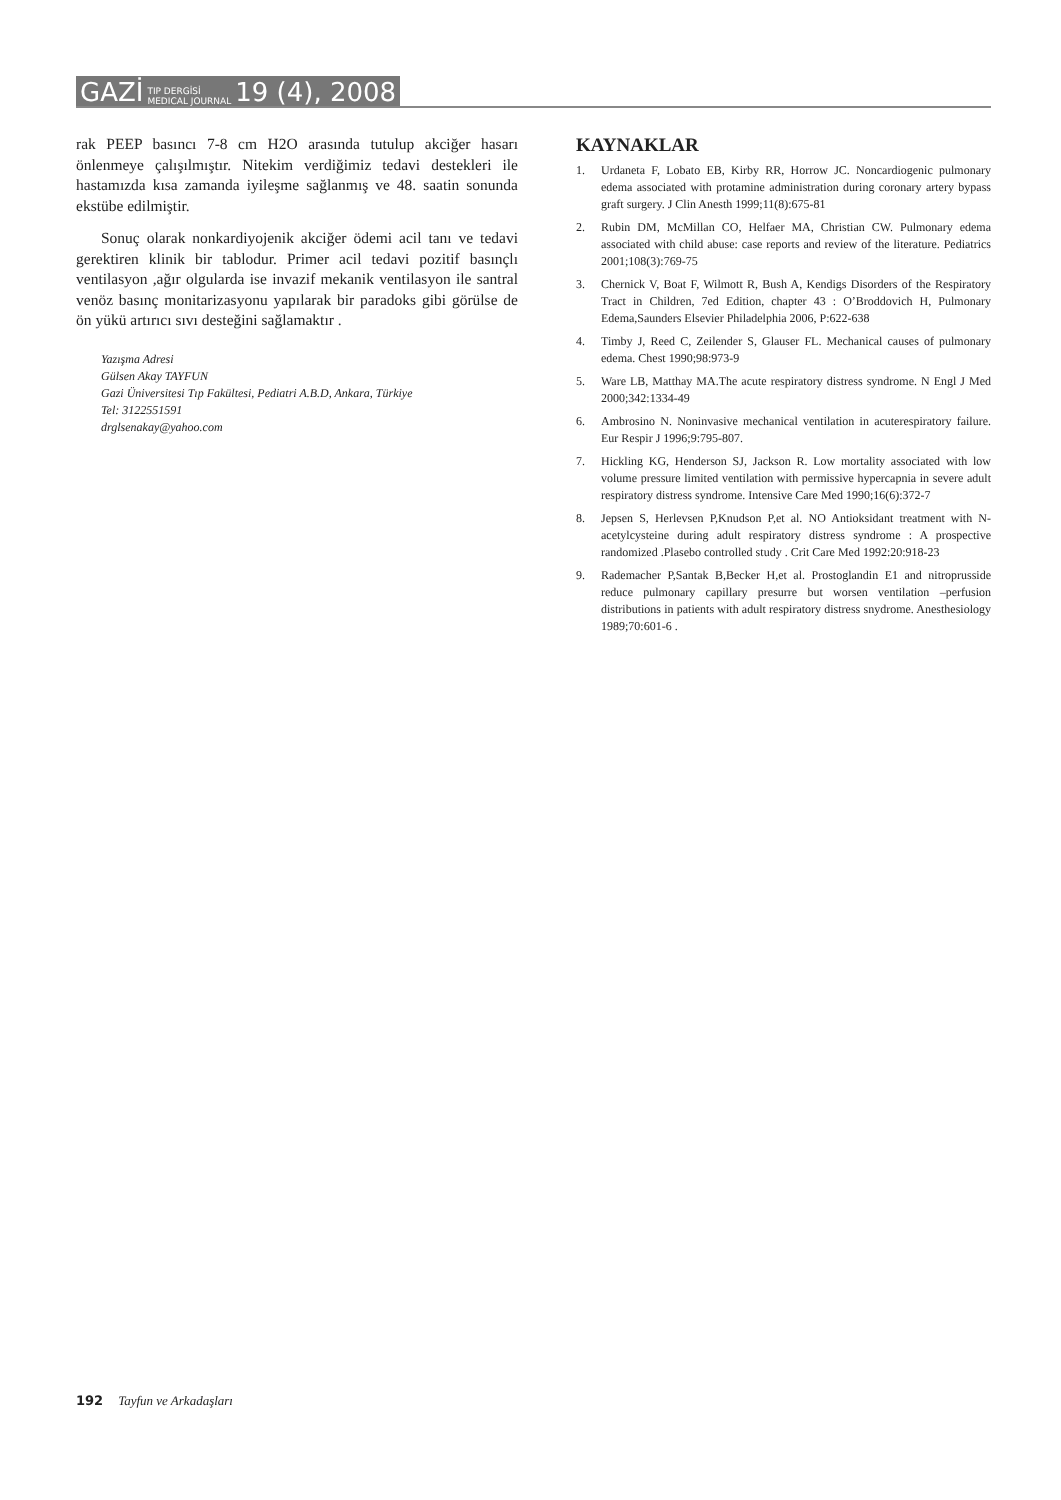GAZİ TIP DERGİSİ MEDICAL JOURNAL 19 (4), 2008
rak PEEP basıncı 7-8 cm H2O arasında tutulup akciğer hasarı önlenmeye çalışılmıştır. Nitekim verdiğimiz tedavi destekleri ile hastamızda kısa zamanda iyileşme sağlanmış ve 48. saatin sonunda ekstübe edilmiştir.
Sonuç olarak nonkardiyojenik akciğer ödemi acil tanı ve tedavi gerektiren klinik bir tablodur. Primer acil tedavi pozitif basınçlı ventilasyon ,ağır olgularda ise invazif mekanik ventilasyon ile santral venöz basınç monitarizasyonu yapılarak bir paradoks gibi görülse de ön yükü artırıcı sıvı desteğini sağlamaktır .
Yazışma Adresi
Gülsen Akay TAYFUN
Gazi Üniversitesi Tıp Fakültesi, Pediatri A.B.D, Ankara, Türkiye
Tel: 3122551591
drglsenakay@yahoo.com
KAYNAKLAR
1. Urdaneta F, Lobato EB, Kirby RR, Horrow JC. Noncardiogenic pulmonary edema associated with protamine administration during coronary artery bypass graft surgery. J Clin Anesth 1999;11(8):675-81
2. Rubin DM, McMillan CO, Helfaer MA, Christian CW. Pulmonary edema associated with child abuse: case reports and review of the literature. Pediatrics 2001;108(3):769-75
3. Chernick V, Boat F, Wilmott R, Bush A, Kendigs Disorders of the Respiratory Tract in Children, 7ed Edition, chapter 43 : O’Broddovich H, Pulmonary Edema,Saunders Elsevier Philadelphia 2006, P:622-638
4. Timby J, Reed C, Zeilender S, Glauser FL. Mechanical causes of pulmonary edema. Chest 1990;98:973-9
5. Ware LB, Matthay MA.The acute respiratory distress syndrome. N Engl J Med 2000;342:1334-49
6. Ambrosino N. Noninvasive mechanical ventilation in acuterespiratory failure. Eur Respir J 1996;9:795-807.
7. Hickling KG, Henderson SJ, Jackson R. Low mortality associated with low volume pressure limited ventilation with permissive hypercapnia in severe adult respiratory distress syndrome. Intensive Care Med 1990;16(6):372-7
8. Jepsen S, Herlevsen P,Knudson P,et al. NO Antioksidant treatment with N-acetylcysteine during adult respiratory distress syndrome : A prospective randomized .Plasebo controlled study . Crit Care Med 1992:20:918-23
9. Rademacher P,Santak B,Becker H,et al. Prostoglandin E1 and nitroprusside reduce pulmonary capillary presurre but worsen ventilation –perfusion distributions in patients with adult respiratory distress snydrome. Anesthesiology 1989;70:601-6 .
192 Tayfun ve Arkadaşları